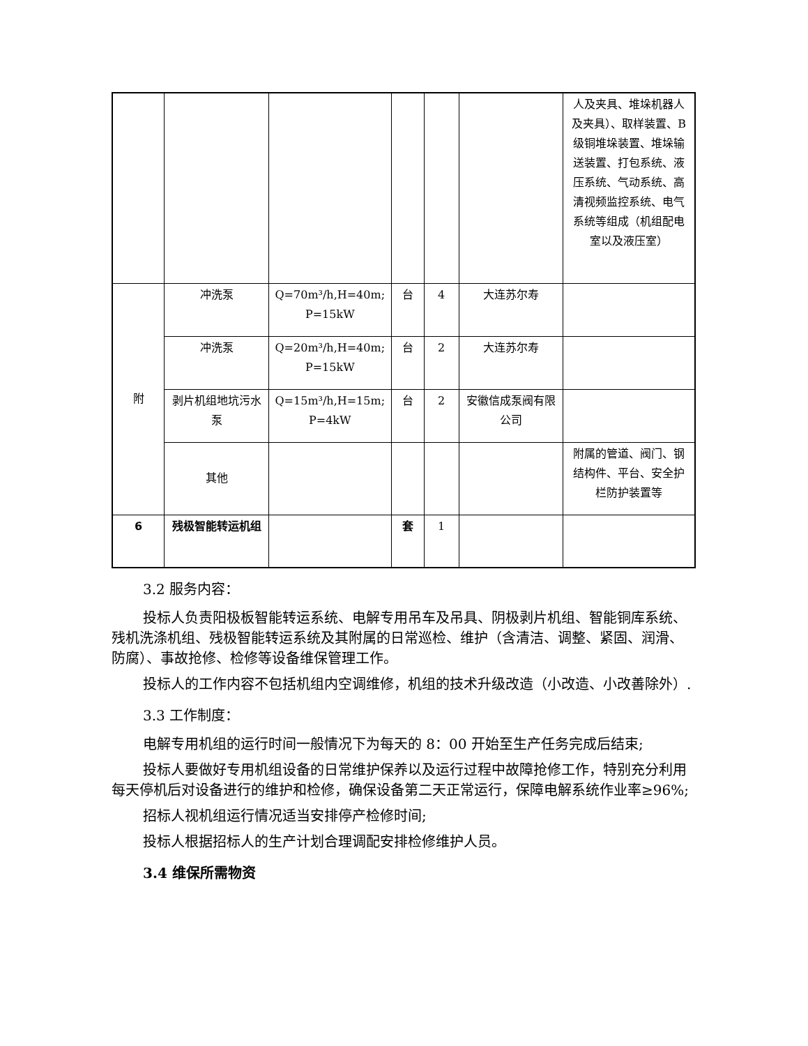| | | | | | | 人及夹具、堆垛机器人及夹具）、取样装置、B级铜堆垛装置、堆垛输送装置、打包系统、液压系统、气动系统、高清视频监控系统、电气系统等组成（机组配电室以及液压室） |
| 附 | 冲洗泵 | Q=70m³/h,H=40m; P=15kW | 台 | 4 | 大连苏尔寿 | |
| | 冲洗泵 | Q=20m³/h,H=40m; P=15kW | 台 | 2 | 大连苏尔寿 | |
| | 剥片机组地坑污水泵 | Q=15m³/h,H=15m; P=4kW | 台 | 2 | 安徽信成泵阀有限公司 | |
| | 其他 | | | | | 附属的管道、阀门、钢结构件、平台、安全护栏防护装置等 |
| 6 | 残极智能转运机组 | | 套 | 1 | | |
3.2 服务内容：
投标人负责阳极板智能转运系统、电解专用吊车及吊具、阴极剥片机组、智能铜库系统、残机洗涤机组、残极智能转运系统及其附属的日常巡检、维护（含清洁、调整、紧固、润滑、防腐）、事故抢修、检修等设备维保管理工作。
投标人的工作内容不包括机组内空调维修，机组的技术升级改造（小改造、小改善除外）.
3.3 工作制度：
电解专用机组的运行时间一般情况下为每天的 8：00 开始至生产任务完成后结束;
投标人要做好专用机组设备的日常维护保养以及运行过程中故障抢修工作，特别充分利用每天停机后对设备进行的维护和检修，确保设备第二天正常运行，保障电解系统作业率≥96%;
招标人视机组运行情况适当安排停产检修时间;
投标人根据招标人的生产计划合理调配安排检修维护人员。
3.4 维保所需物资